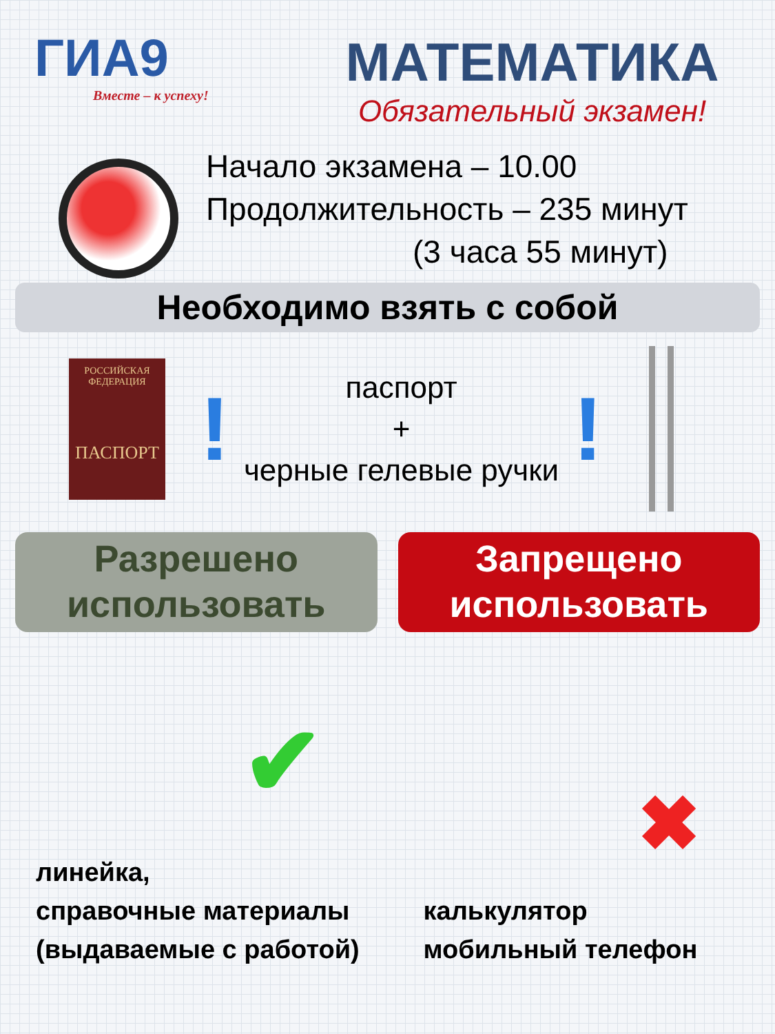ГИА9
Вместе – к успеху!
МАТЕМАТИКА
Обязательный экзамен!
Начало экзамена – 10.00
Продолжительность – 235 минут
(3 часа 55 минут)
Необходимо взять с собой
РОССИЙСКАЯ
ФЕДЕРАЦИЯ
ПАСПОРТ
!
паспорт
+
черные гелевые ручки
!
Разрешено
использовать
Запрещено
использовать
✔
линейка,
справочные материалы
(выдаваемые с работой)
✖
калькулятор
мобильный телефон